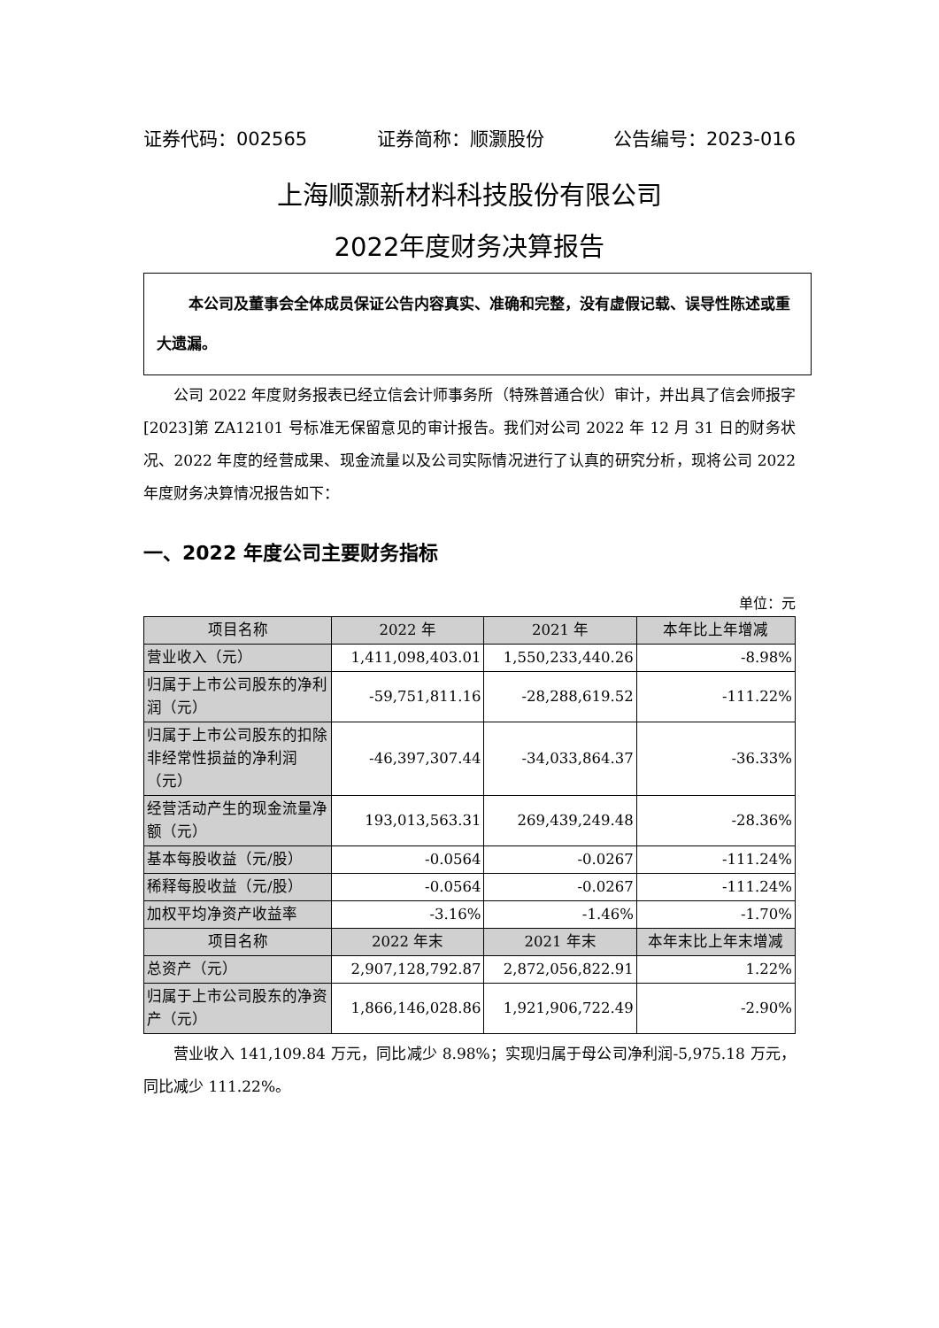证券代码：002565 证券简称：顺灏股份 公告编号：2023-016
上海顺灏新材料科技股份有限公司
2022年度财务决算报告
本公司及董事会全体成员保证公告内容真实、准确和完整，没有虚假记载、误导性陈述或重大遗漏。
公司 2022 年度财务报表已经立信会计师事务所（特殊普通合伙）审计，并出具了信会师报字[2023]第 ZA12101 号标准无保留意见的审计报告。我们对公司 2022 年 12 月 31 日的财务状况、2022 年度的经营成果、现金流量以及公司实际情况进行了认真的研究分析，现将公司 2022 年度财务决算情况报告如下：
一、2022 年度公司主要财务指标
单位：元
| 项目名称 | 2022 年 | 2021 年 | 本年比上年增减 |
| --- | --- | --- | --- |
| 营业收入（元） | 1,411,098,403.01 | 1,550,233,440.26 | -8.98% |
| 归属于上市公司股东的净利润（元） | -59,751,811.16 | -28,288,619.52 | -111.22% |
| 归属于上市公司股东的扣除非经常性损益的净利润（元） | -46,397,307.44 | -34,033,864.37 | -36.33% |
| 经营活动产生的现金流量净额（元） | 193,013,563.31 | 269,439,249.48 | -28.36% |
| 基本每股收益（元/股） | -0.0564 | -0.0267 | -111.24% |
| 稀释每股收益（元/股） | -0.0564 | -0.0267 | -111.24% |
| 加权平均净资产收益率 | -3.16% | -1.46% | -1.70% |
| 项目名称 | 2022 年末 | 2021 年末 | 本年末比上年末增减 |
| 总资产（元） | 2,907,128,792.87 | 2,872,056,822.91 | 1.22% |
| 归属于上市公司股东的净资产（元） | 1,866,146,028.86 | 1,921,906,722.49 | -2.90% |
营业收入 141,109.84 万元，同比减少 8.98%；实现归属于母公司净利润-5,975.18 万元，同比减少 111.22%。